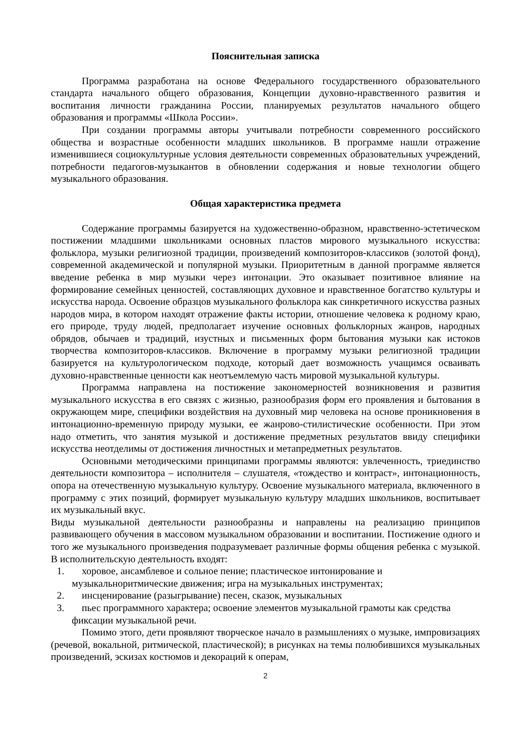Пояснительная записка
Программа разработана на основе Федерального государственного образовательного стандарта начального общего образования, Концепции духовно-нравственного развития и воспитания личности гражданина России, планируемых результатов начального общего образования и программы «Школа России».
При создании программы авторы учитывали потребности современного российского общества и возрастные особенности младших школьников. В программе нашли отражение изменившиеся социокультурные условия деятельности современных образовательных учреждений, потребности педагогов-музыкантов в обновлении содержания и новые технологии общего музыкального образования.
Общая характеристика предмета
Содержание программы базируется на художественно-образном, нравственно-эстетическом постижении младшими школьниками основных пластов мирового музыкального искусства: фольклора, музыки религиозной традиции, произведений композиторов-классиков (золотой фонд), современной академической и популярной музыки. Приоритетным в данной программе является введение ребенка в мир музыки через интонации. Это оказывает позитивное влияние на формирование семейных ценностей, составляющих духовное и нравственное богатство культуры и искусства народа. Освоение образцов музыкального фольклора как синкретичного искусства разных народов мира, в котором находят отражение факты истории, отношение человека к родному краю, его природе, труду людей, предполагает изучение основных фольклорных жанров, народных обрядов, обычаев и традиций, изустных и письменных форм бытования музыки как истоков творчества композиторов-классиков. Включение в программу музыки религиозной традиции базируется на культурологическом подходе, который дает возможность учащимся осваивать духовно-нравственные ценности как неотъемлемую часть мировой музыкальной культуры.
Программа направлена на постижение закономерностей возникновения и развития музыкального искусства в его связях с жизнью, разнообразия форм его проявления и бытования в окружающем мире, специфики воздействия на духовный мир человека на основе проникновения в интонационно-временную природу музыки, ее жанрово-стилистические особенности. При этом надо отметить, что занятия музыкой и достижение предметных результатов ввиду специфики искусства неотделимы от достижения личностных и метапредметных результатов.
Основными методическими принципами программы являются: увлеченность, триединство деятельности композитора – исполнителя – слушателя, «тождество и контраст», интонационность, опора на отечественную музыкальную культуру. Освоение музыкального материала, включенного в программу с этих позиций, формирует музыкальную культуру младших школьников, воспитывает их музыкальный вкус.
Виды музыкальной деятельности разнообразны и направлены на реализацию принципов развивающего обучения в массовом музыкальном образовании и воспитании. Постижение одного и того же музыкального произведения подразумевает различные формы общения ребенка с музыкой. В исполнительскую деятельность входят:
1. хоровое, ансамблевое и сольное пение; пластическое интонирование и
музыкальноритмические движения; игра на музыкальных инструментах;
2. инсценирование (разыгрывание) песен, сказок, музыкальных
3. пьес программного характера; освоение элементов музыкальной грамоты как средства
фиксации музыкальной речи.
Помимо этого, дети проявляют творческое начало в размышлениях о музыке, импровизациях (речевой, вокальной, ритмической, пластической); в рисунках на темы полюбившихся музыкальных произведений, эскизах костюмов и декораций к операм,
2